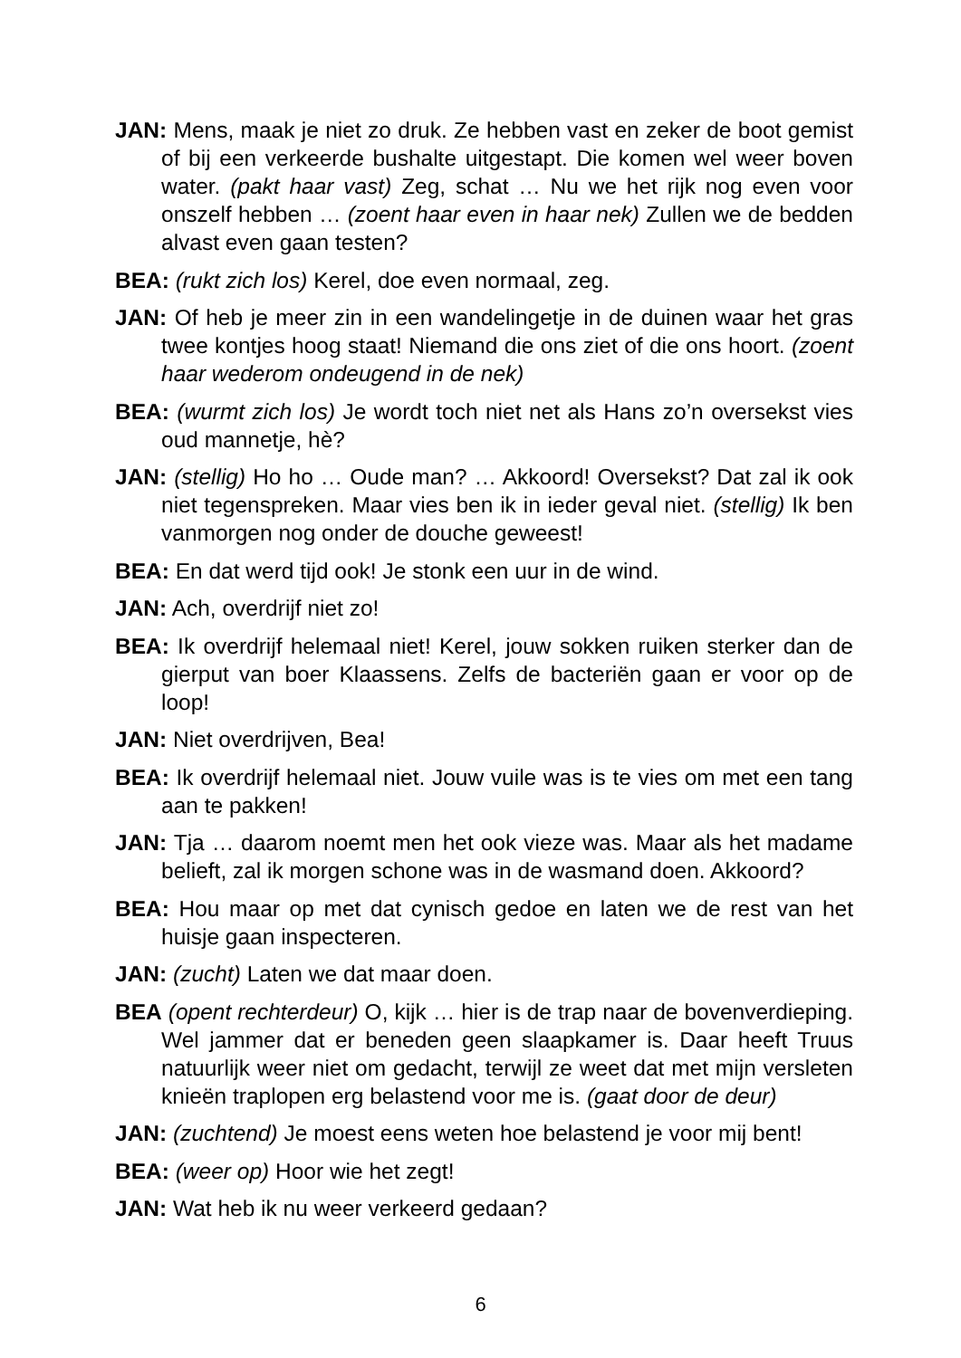JAN: Mens, maak je niet zo druk. Ze hebben vast en zeker de boot gemist of bij een verkeerde bushalte uitgestapt. Die komen wel weer boven water. (pakt haar vast) Zeg, schat … Nu we het rijk nog even voor onszelf hebben … (zoent haar even in haar nek) Zullen we de bedden alvast even gaan testen?
BEA: (rukt zich los) Kerel, doe even normaal, zeg.
JAN: Of heb je meer zin in een wandelingetje in de duinen waar het gras twee kontjes hoog staat! Niemand die ons ziet of die ons hoort. (zoent haar wederom ondeugend in de nek)
BEA: (wurmt zich los) Je wordt toch niet net als Hans zo’n oversekst vies oud mannetje, hè?
JAN: (stellig) Ho ho … Oude man? … Akkoord! Oversekst? Dat zal ik ook niet tegenspreken. Maar vies ben ik in ieder geval niet. (stellig) Ik ben vanmorgen nog onder de douche geweest!
BEA: En dat werd tijd ook! Je stonk een uur in de wind.
JAN: Ach, overdrijf niet zo!
BEA: Ik overdrijf helemaal niet! Kerel, jouw sokken ruiken sterker dan de gierput van boer Klaassens. Zelfs de bacteriën gaan er voor op de loop!
JAN: Niet overdrijven, Bea!
BEA: Ik overdrijf helemaal niet. Jouw vuile was is te vies om met een tang aan te pakken!
JAN: Tja … daarom noemt men het ook vieze was. Maar als het madame belieft, zal ik morgen schone was in de wasmand doen. Akkoord?
BEA: Hou maar op met dat cynisch gedoe en laten we de rest van het huisje gaan inspecteren.
JAN: (zucht) Laten we dat maar doen.
BEA (opent rechterdeur) O, kijk … hier is de trap naar de bovenverdieping. Wel jammer dat er beneden geen slaapkamer is. Daar heeft Truus natuurlijk weer niet om gedacht, terwijl ze weet dat met mijn versleten knieën traplopen erg belastend voor me is. (gaat door de deur)
JAN: (zuchtend) Je moest eens weten hoe belastend je voor mij bent!
BEA: (weer op) Hoor wie het zegt!
JAN: Wat heb ik nu weer verkeerd gedaan?
6